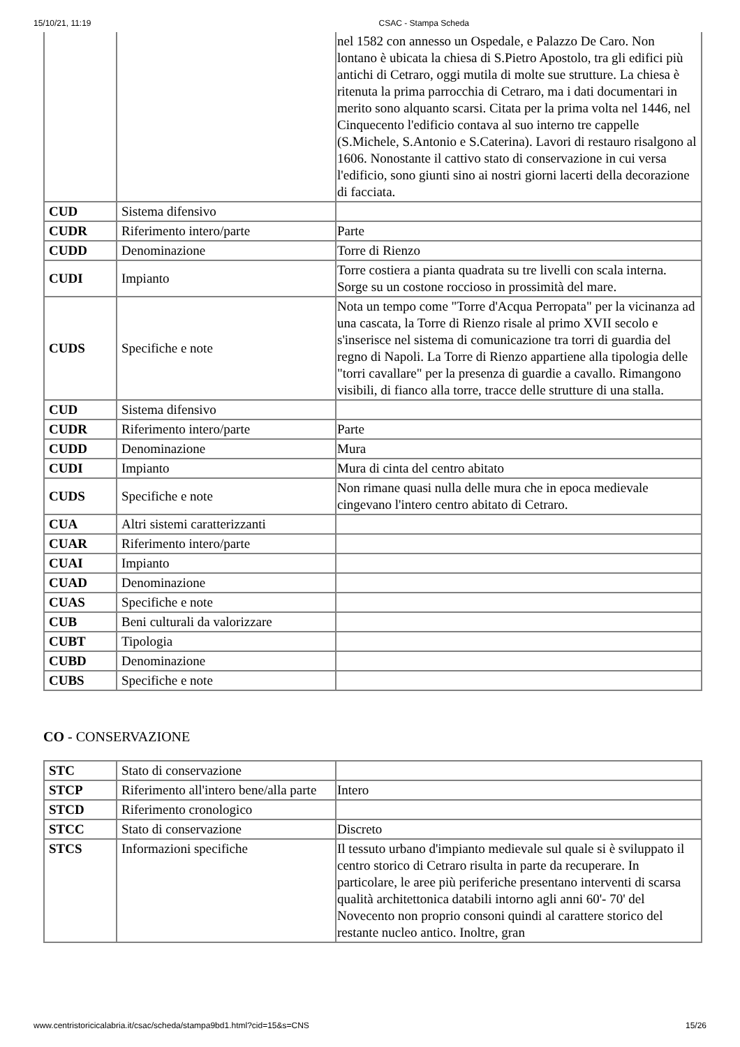15/10/21, 11:19 CSAC - Stampa Scheda
| | | nel 1582 con annesso un Ospedale, e Palazzo De Caro. Non lontano è ubicata la chiesa di S.Pietro Apostolo, tra gli edifici più antichi di Cetraro, oggi mutila di molte sue strutture. La chiesa è ritenuta la prima parrocchia di Cetraro, ma i dati documentari in merito sono alquanto scarsi. Citata per la prima volta nel 1446, nel Cinquecento l'edificio contava al suo interno tre cappelle (S.Michele, S.Antonio e S.Caterina). Lavori di restauro risalgono al 1606. Nonostante il cattivo stato di conservazione in cui versa l'edificio, sono giunti sino ai nostri giorni lacerti della decorazione di facciata. |
| CUD | Sistema difensivo | |
| CUDR | Riferimento intero/parte | Parte |
| CUDD | Denominazione | Torre di Rienzo |
| CUDI | Impianto | Torre costiera a pianta quadrata su tre livelli con scala interna. Sorge su un costone roccioso in prossimità del mare. |
| CUDS | Specifiche e note | Nota un tempo come "Torre d'Acqua Perropata" per la vicinanza ad una cascata, la Torre di Rienzo risale al primo XVII secolo e s'inserisce nel sistema di comunicazione tra torri di guardia del regno di Napoli. La Torre di Rienzo appartiene alla tipologia delle "torri cavallare" per la presenza di guardie a cavallo. Rimangono visibili, di fianco alla torre, tracce delle strutture di una stalla. |
| CUD | Sistema difensivo | |
| CUDR | Riferimento intero/parte | Parte |
| CUDD | Denominazione | Mura |
| CUDI | Impianto | Mura di cinta del centro abitato |
| CUDS | Specifiche e note | Non rimane quasi nulla delle mura che in epoca medievale cingevano l'intero centro abitato di Cetraro. |
| CUA | Altri sistemi caratterizzanti | |
| CUAR | Riferimento intero/parte | |
| CUAI | Impianto | |
| CUAD | Denominazione | |
| CUAS | Specifiche e note | |
| CUB | Beni culturali da valorizzare | |
| CUBT | Tipologia | |
| CUBD | Denominazione | |
| CUBS | Specifiche e note | |
CO - CONSERVAZIONE
| STC | Stato di conservazione | |
| STCP | Riferimento all'intero bene/alla parte | Intero |
| STCD | Riferimento cronologico | |
| STCC | Stato di conservazione | Discreto |
| STCS | Informazioni specifiche | Il tessuto urbano d'impianto medievale sul quale si è sviluppato il centro storico di Cetraro risulta in parte da recuperare. In particolare, le aree più periferiche presentano interventi di scarsa qualità architettonica databili intorno agli anni 60'- 70' del Novecento non proprio consoni quindi al carattere storico del restante nucleo antico. Inoltre, gran |
www.centristoricicalabria.it/csac/scheda/stampa9bd1.html?cid=15&s=CNS 15/26